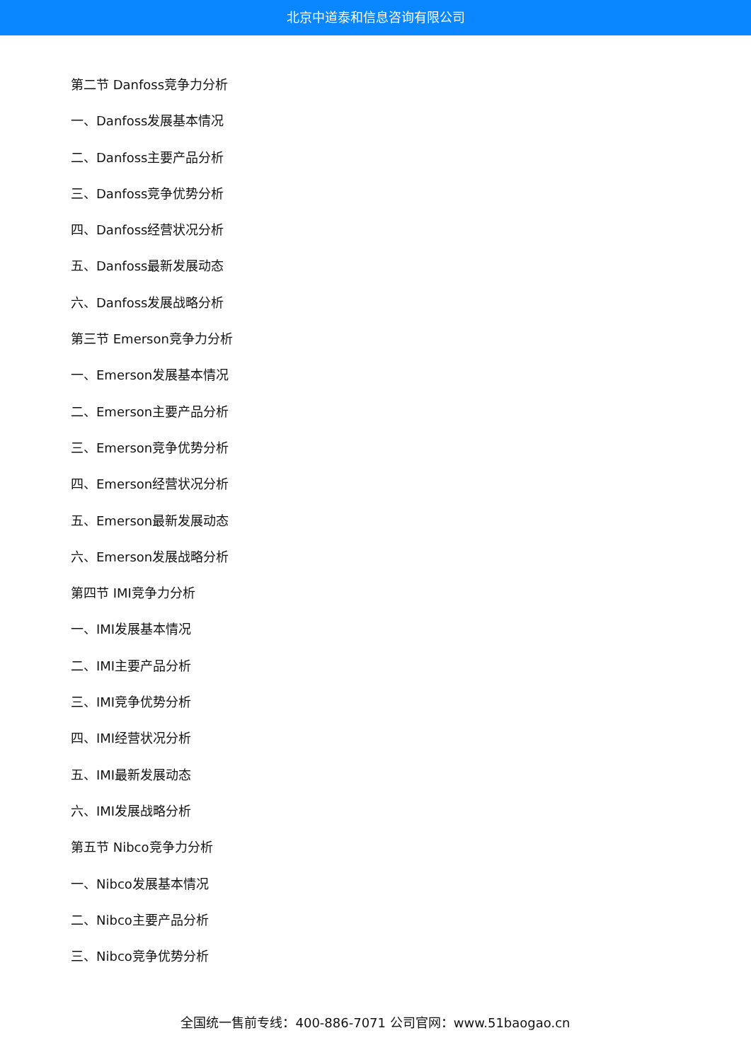北京中道泰和信息咨询有限公司
第二节 Danfoss竞争力分析
一、Danfoss发展基本情况
二、Danfoss主要产品分析
三、Danfoss竞争优势分析
四、Danfoss经营状况分析
五、Danfoss最新发展动态
六、Danfoss发展战略分析
第三节 Emerson竞争力分析
一、Emerson发展基本情况
二、Emerson主要产品分析
三、Emerson竞争优势分析
四、Emerson经营状况分析
五、Emerson最新发展动态
六、Emerson发展战略分析
第四节 IMI竞争力分析
一、IMI发展基本情况
二、IMI主要产品分析
三、IMI竞争优势分析
四、IMI经营状况分析
五、IMI最新发展动态
六、IMI发展战略分析
第五节 Nibco竞争力分析
一、Nibco发展基本情况
二、Nibco主要产品分析
三、Nibco竞争优势分析
全国统一售前专线：400-886-7071 公司官网：www.51baogao.cn